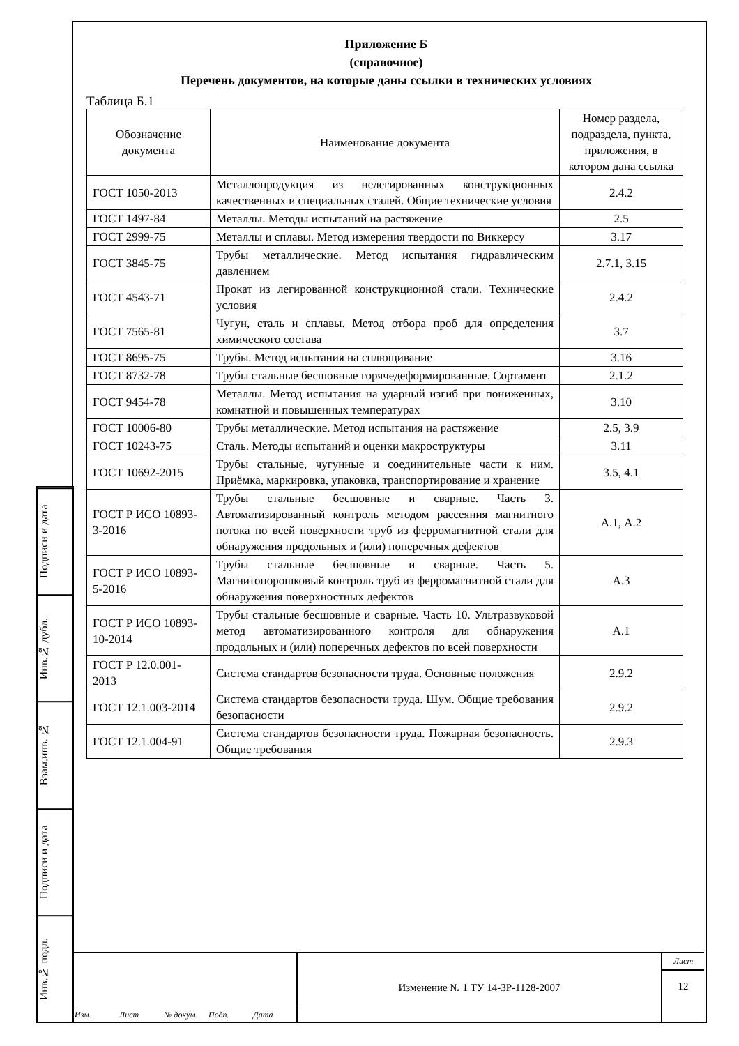Подписи и дата
Инв.№ дубл.
Взам.инв. №
Подписи и дата
Инв.№ подл.
Приложение Б
(справочное)
Перечень документов, на которые даны ссылки в технических условиях
Таблица Б.1
| Обозначение документа | Наименование документа | Номер раздела, подраздела, пункта, приложения, в котором дана ссылка |
| --- | --- | --- |
| ГОСТ 1050-2013 | Металлопродукция из нелегированных конструкционных качественных и специальных сталей. Общие технические условия | 2.4.2 |
| ГОСТ 1497-84 | Металлы. Методы испытаний на растяжение | 2.5 |
| ГОСТ 2999-75 | Металлы и сплавы. Метод измерения твердости по Виккерсу | 3.17 |
| ГОСТ 3845-75 | Трубы металлические. Метод испытания гидравлическим давлением | 2.7.1, 3.15 |
| ГОСТ 4543-71 | Прокат из легированной конструкционной стали. Технические условия | 2.4.2 |
| ГОСТ 7565-81 | Чугун, сталь и сплавы. Метод отбора проб для определения химического состава | 3.7 |
| ГОСТ 8695-75 | Трубы. Метод испытания на сплющивание | 3.16 |
| ГОСТ 8732-78 | Трубы стальные бесшовные горячедеформированные. Сортамент | 2.1.2 |
| ГОСТ 9454-78 | Металлы. Метод испытания на ударный изгиб при пониженных, комнатной и повышенных температурах | 3.10 |
| ГОСТ 10006-80 | Трубы металлические. Метод испытания на растяжение | 2.5, 3.9 |
| ГОСТ 10243-75 | Сталь. Методы испытаний и оценки макроструктуры | 3.11 |
| ГОСТ 10692-2015 | Трубы стальные, чугунные и соединительные части к ним. Приёмка, маркировка, упаковка, транспортирование и хранение | 3.5, 4.1 |
| ГОСТ Р ИСО 10893-3-2016 | Трубы стальные бесшовные и сварные. Часть 3. Автоматизированный контроль методом рассеяния магнитного потока по всей поверхности труб из ферромагнитной стали для обнаружения продольных и (или) поперечных дефектов | А.1, А.2 |
| ГОСТ Р ИСО 10893-5-2016 | Трубы стальные бесшовные и сварные. Часть 5. Магнитопорошковый контроль труб из ферромагнитной стали для обнаружения поверхностных дефектов | А.3 |
| ГОСТ Р ИСО 10893-10-2014 | Трубы стальные бесшовные и сварные. Часть 10. Ультразвуковой метод автоматизированного контроля для обнаружения продольных и (или) поперечных дефектов по всей поверхности | А.1 |
| ГОСТ Р 12.0.001-2013 | Система стандартов безопасности труда. Основные положения | 2.9.2 |
| ГОСТ 12.1.003-2014 | Система стандартов безопасности труда. Шум. Общие требования безопасности | 2.9.2 |
| ГОСТ 12.1.004-91 | Система стандартов безопасности труда. Пожарная безопасность. Общие требования | 2.9.3 |
Изм. Лист № докум. Подп. Дата
Изменение № 1 ТУ 14-3Р-1128-2007
Лист
12